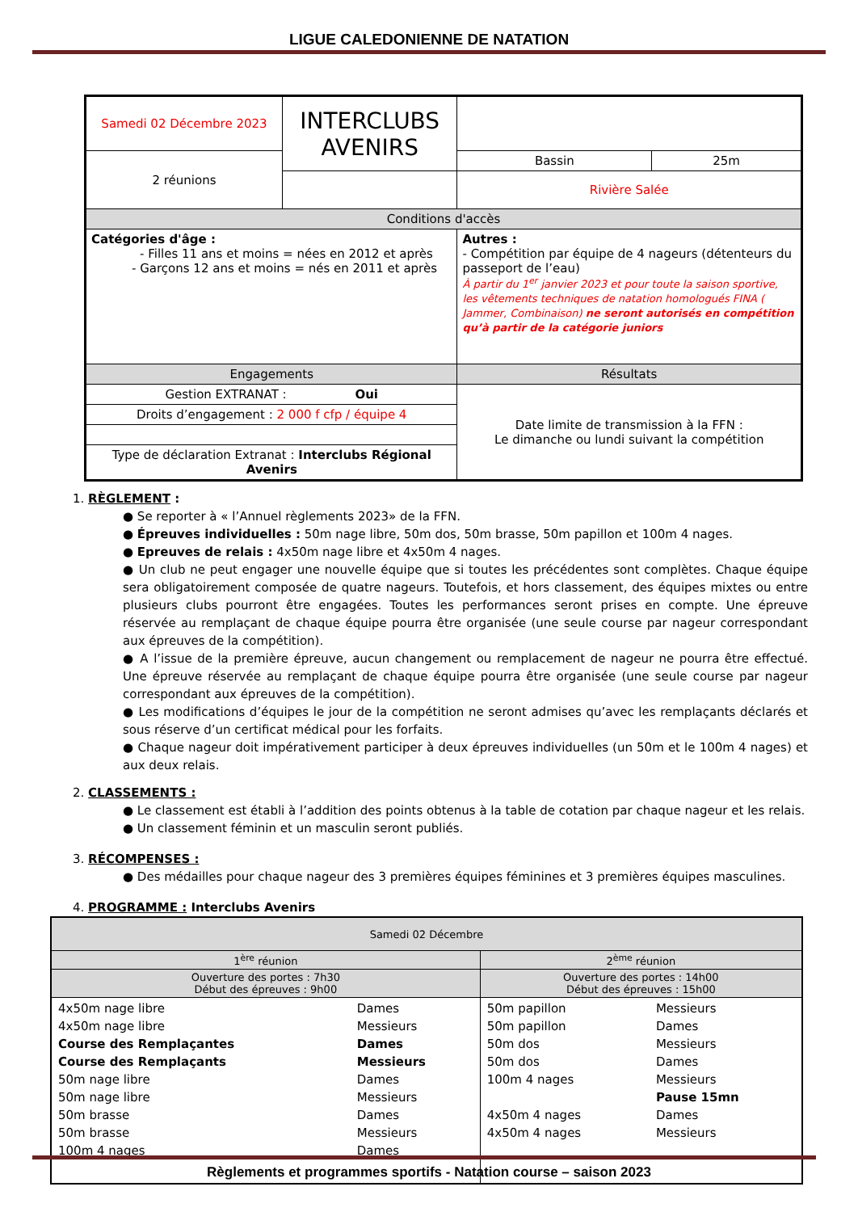LIGUE CALEDONIENNE DE NATATION
| Samedi 02 Décembre 2023 | INTERCLUBS AVENIRS | | | |
| 2 réunions | | | Bassin | 25m |
| | | | Rivière Salée | |
| Conditions d'accès | | | | |
| Catégories d'âge : - Filles 11 ans et moins = nées en 2012 et après - Garçons 12 ans et moins = nés en 2011 et après | | Autres : - Compétition par équipe de 4 nageurs (détenteurs du passeport de l’eau) À partir du 1<sup>er</sup> janvier 2023 et pour toute la saison sportive, les vêtements techniques de natation homologués FINA ( Jammer, Combinaison) ne seront autorisés en compétition qu’à partir de la catégorie juniors | | |
| Engagements | | Résultats | | |
| Gestion EXTRANAT : Oui | | Date limite de transmission à la FFN : Le dimanche ou lundi suivant la compétition | | |
| Droits d’engagement : 2 000 f cfp / équipe 4 | | | | |
| Type de déclaration Extranat : Interclubs Régional Avenirs | | | | |
1. RÈGLEMENT :
● Se reporter à « l’Annuel règlements 2023» de la FFN.
● Épreuves individuelles : 50m nage libre, 50m dos, 50m brasse, 50m papillon et 100m 4 nages.
● Epreuves de relais : 4x50m nage libre et 4x50m 4 nages.
● Un club ne peut engager une nouvelle équipe que si toutes les précédentes sont complètes. Chaque équipe sera obligatoirement composée de quatre nageurs. Toutefois, et hors classement, des équipes mixtes ou entre plusieurs clubs pourront être engagées. Toutes les performances seront prises en compte. Une épreuve réservée au remplaçant de chaque équipe pourra être organisée (une seule course par nageur correspondant aux épreuves de la compétition).
● A l’issue de la première épreuve, aucun changement ou remplacement de nageur ne pourra être effectué. Une épreuve réservée au remplaçant de chaque équipe pourra être organisée (une seule course par nageur correspondant aux épreuves de la compétition).
● Les modifications d’équipes le jour de la compétition ne seront admises qu’avec les remplaçants déclarés et sous réserve d’un certificat médical pour les forfaits.
● Chaque nageur doit impérativement participer à deux épreuves individuelles (un 50m et le 100m 4 nages) et aux deux relais.
2. CLASSEMENTS :
● Le classement est établi à l’addition des points obtenus à la table de cotation par chaque nageur et les relais.
● Un classement féminin et un masculin seront publiés.
3. RÉCOMPENSES :
● Des médailles pour chaque nageur des 3 premières équipes féminines et 3 premières équipes masculines.
4. PROGRAMME : Interclubs Avenirs
| Samedi 02 Décembre | | | |
| --- | --- | --- | --- |
| 1<sup>ère</sup> réunion | | 2<sup>ème</sup> réunion | |
| Ouverture des portes : 7h30 Début des épreuves : 9h00 | | Ouverture des portes : 14h00 Début des épreuves : 15h00 | |
| 4x50m nage libre 4x50m nage libre Course des Remplaçantes Course des Remplaçants 50m nage libre 50m nage libre 50m brasse 50m brasse 100m 4 nages | Dames Messieurs Dames Messieurs Dames Messieurs Dames Messieurs Dames | 50m papillon 50m papillon 50m dos 50m dos 100m 4 nages 4x50m 4 nages 4x50m 4 nages | Messieurs Dames Messieurs Dames Messieurs Pause 15mn Dames Messieurs |
Règlements et programmes sportifs - Natation course – saison 2023